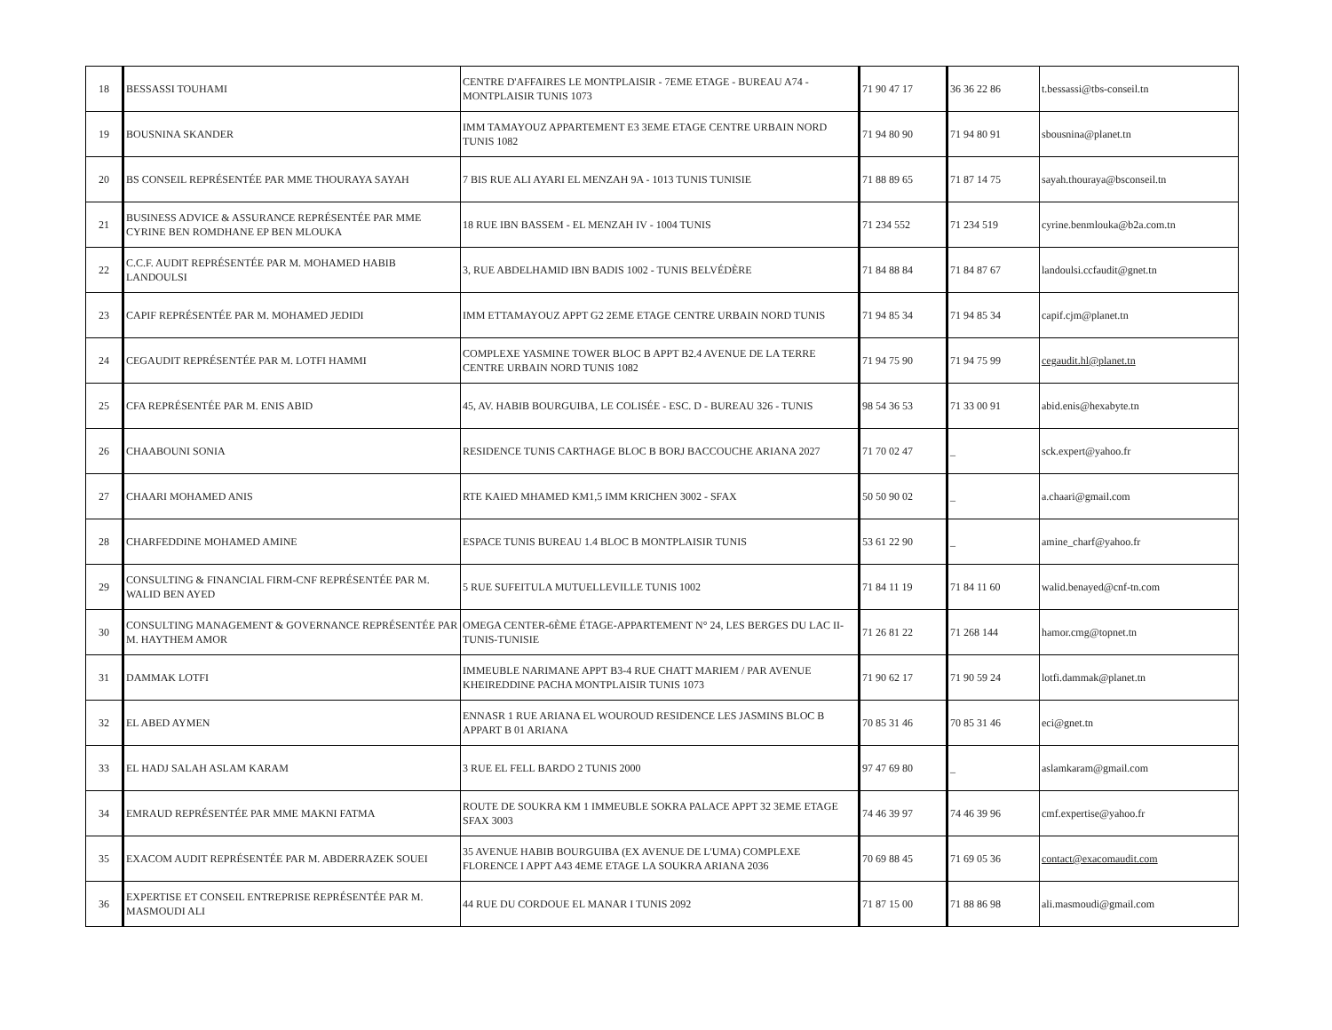| 18 | BESSASSI TOUHAMI | CENTRE D'AFFAIRES LE MONTPLAISIR - 7EME ETAGE - BUREAU A74 - MONTPLAISIR TUNIS 1073 | 71 90 47 17 | 36 36 22 86 | t.bessassi@tbs-conseil.tn |
| 19 | BOUSNINA SKANDER | IMM TAMAYOUZ APPARTEMENT E3 3EME ETAGE CENTRE URBAIN NORD TUNIS 1082 | 71 94 80 90 | 71 94 80 91 | sbousnina@planet.tn |
| 20 | BS CONSEIL REPRÉSENTÉE PAR MME THOURAYA SAYAH | 7 BIS RUE ALI AYARI EL MENZAH 9A - 1013 TUNIS TUNISIE | 71 88 89 65 | 71 87 14 75 | sayah.thouraya@bsconseil.tn |
| 21 | BUSINESS ADVICE & ASSURANCE REPRÉSENTÉE PAR MME CYRINE BEN ROMDHANE EP BEN MLOUKA | 18 RUE IBN BASSEM - EL MENZAH IV - 1004 TUNIS | 71 234 552 | 71 234 519 | cyrine.benmlouka@b2a.com.tn |
| 22 | C.C.F. AUDIT REPRÉSENTÉE PAR M. MOHAMED HABIB LANDOULSI | 3, RUE ABDELHAMID IBN BADIS 1002 - TUNIS BELVÉDÈRE | 71 84 88 84 | 71 84 87 67 | landoulsi.ccfaudit@gnet.tn |
| 23 | CAPIF REPRÉSENTÉE PAR M. MOHAMED JEDIDI | IMM ETTAMAYOUZ APPT G2 2EME ETAGE CENTRE URBAIN NORD TUNIS | 71 94 85 34 | 71 94 85 34 | capif.cjm@planet.tn |
| 24 | CEGAUDIT REPRÉSENTÉE PAR M. LOTFI HAMMI | COMPLEXE YASMINE TOWER BLOC B APPT B2.4 AVENUE DE LA TERRE CENTRE URBAIN NORD TUNIS 1082 | 71 94 75 90 | 71 94 75 99 | cegaudit.hl@planet.tn |
| 25 | CFA REPRÉSENTÉE PAR M. ENIS ABID | 45, AV. HABIB BOURGUIBA, LE COLISÉE - ESC. D - BUREAU 326 - TUNIS | 98 54 36 53 | 71 33 00 91 | abid.enis@hexabyte.tn |
| 26 | CHAABOUNI SONIA | RESIDENCE TUNIS CARTHAGE BLOC B BORJ BACCOUCHE ARIANA 2027 | 71 70 02 47 | _ | sck.expert@yahoo.fr |
| 27 | CHAARI MOHAMED ANIS | RTE KAIED MHAMED KM1,5 IMM KRICHEN 3002 - SFAX | 50 50 90 02 | _ | a.chaari@gmail.com |
| 28 | CHARFEDDINE MOHAMED AMINE | ESPACE TUNIS BUREAU 1.4 BLOC B MONTPLAISIR TUNIS | 53 61 22 90 | _ | amine_charf@yahoo.fr |
| 29 | CONSULTING & FINANCIAL FIRM-CNF REPRÉSENTÉE PAR M. WALID BEN AYED | 5 RUE SUFEITULA MUTUELLEVILLE TUNIS 1002 | 71 84 11 19 | 71 84 11 60 | walid.benayed@cnf-tn.com |
| 30 | CONSULTING MANAGEMENT & GOVERNANCE REPRÉSENTÉE PAR M. HAYTHEM AMOR | OMEGA CENTER-6ÈME ÉTAGE-APPARTEMENT N° 24, LES BERGES DU LAC II-TUNIS-TUNISIE | 71 26 81 22 | 71 268 144 | hamor.cmg@topnet.tn |
| 31 | DAMMAK LOTFI | IMMEUBLE NARIMANE APPT B3-4 RUE CHATT MARIEM / PAR AVENUE KHEIREDDINE PACHA MONTPLAISIR TUNIS 1073 | 71 90 62 17 | 71 90 59 24 | lotfi.dammak@planet.tn |
| 32 | EL ABED AYMEN | ENNASR 1 RUE ARIANA EL WOUROUD RESIDENCE LES JASMINS BLOC B APPART B 01 ARIANA | 70 85 31 46 | 70 85 31 46 | eci@gnet.tn |
| 33 | EL HADJ SALAH ASLAM KARAM | 3 RUE EL FELL BARDO 2 TUNIS 2000 | 97 47 69 80 | _ | aslamkaram@gmail.com |
| 34 | EMRAUD REPRÉSENTÉE PAR MME MAKNI FATMA | ROUTE DE SOUKRA KM 1 IMMEUBLE SOKRA PALACE APPT 32 3EME ETAGE SFAX 3003 | 74 46 39 97 | 74 46 39 96 | cmf.expertise@yahoo.fr |
| 35 | EXACOM AUDIT REPRÉSENTÉE PAR M. ABDERRAZEK SOUEI | 35 AVENUE HABIB BOURGUIBA (EX AVENUE DE L'UMA) COMPLEXE FLORENCE I APPT A43 4EME ETAGE LA SOUKRA ARIANA 2036 | 70 69 88 45 | 71 69 05 36 | contact@exacomaudit.com |
| 36 | EXPERTISE ET CONSEIL ENTREPRISE REPRÉSENTÉE PAR M. MASMOUDI ALI | 44 RUE DU CORDOUE EL MANAR I TUNIS 2092 | 71 87 15 00 | 71 88 86 98 | ali.masmoudi@gmail.com |